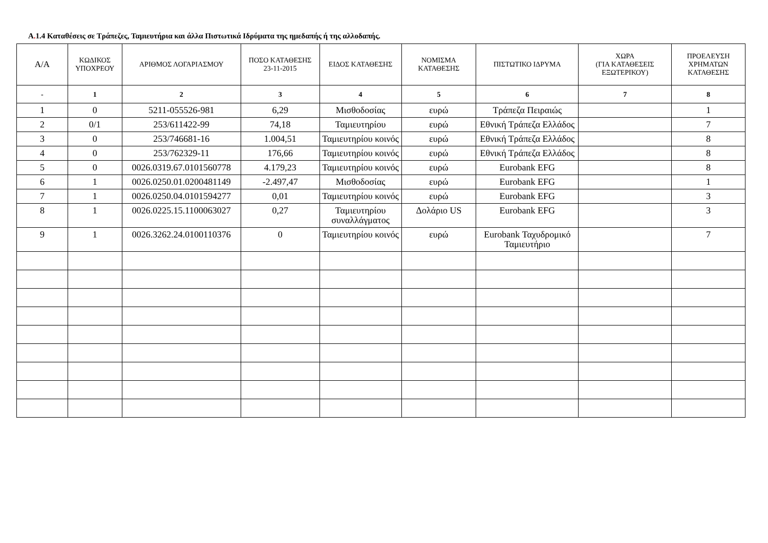A. 1.4 Καταθέσεις σε Τράπεζες, Ταμιευτήρια και άλλα Πιστωτικά Ιδρύματα της ημεδαπής ή της αλλοδαπής.
| Α/Α | ΚΩΔΙΚΟΣ ΥΠΟΧΡΕΟΥ | ΑΡΙΘΜΟΣ ΛΟΓΑΡΙΑΣΜΟΥ | ΠΟΣΟ ΚΑΤΑΘΕΣΗΣ 23-11-2015 | ΕΙΔΟΣ ΚΑΤΑΘΕΣΗΣ | ΝΟΜΙΣΜΑ ΚΑΤΑΘΕΣΗΣ | ΠΙΣΤΩΤΙΚΟ ΙΔΡΥΜΑ | ΧΩΡΑ (ΓΙΑ ΚΑΤΑΘΕΣΕΙΣ ΕΞΩΤΕΡΙΚΟΥ) | ΠΡΟΕΛΕΥΣΗ ΧΡΗΜΑΤΩΝ ΚΑΤΑΘΕΣΗΣ |
| --- | --- | --- | --- | --- | --- | --- | --- | --- |
| - | 1 | 2 | 3 | 4 | 5 | 6 | 7 | 8 |
| 1 | 0 | 5211-055526-981 | 6,29 | Μισθοδοσίας | ευρώ | Τράπεζα Πειραιώς | | 1 |
| 2 | 0/1 | 253/611422-99 | 74,18 | Ταμιευτηρίου | ευρώ | Εθνική Τράπεζα Ελλάδος | | 7 |
| 3 | 0 | 253/746681-16 | 1.004,51 | Ταμιευτηρίου κοινός | ευρώ | Εθνική Τράπεζα Ελλάδος | | 8 |
| 4 | 0 | 253/762329-11 | 176,66 | Ταμιευτηρίου κοινός | ευρώ | Εθνική Τράπεζα Ελλάδος | | 8 |
| 5 | 0 | 0026.0319.67.0101560778 | 4.179,23 | Ταμιευτηρίου κοινός | ευρώ | Eurobank EFG | | 8 |
| 6 | 1 | 0026.0250.01.0200481149 | -2.497,47 | Μισθοδοσίας | ευρώ | Eurobank EFG | | 1 |
| 7 | 1 | 0026.0250.04.0101594277 | 0,01 | Ταμιευτηρίου κοινός | ευρώ | Eurobank EFG | | 3 |
| 8 | 1 | 0026.0225.15.1100063027 | 0,27 | Ταμιευτηρίου συναλλάγματος | Δολάριο US | Eurobank EFG | | 3 |
| 9 | 1 | 0026.3262.24.0100110376 | 0 | Ταμιευτηρίου κοινός | ευρώ | Eurobank Ταχυδρομικό Ταμιευτήριο | | 7 |